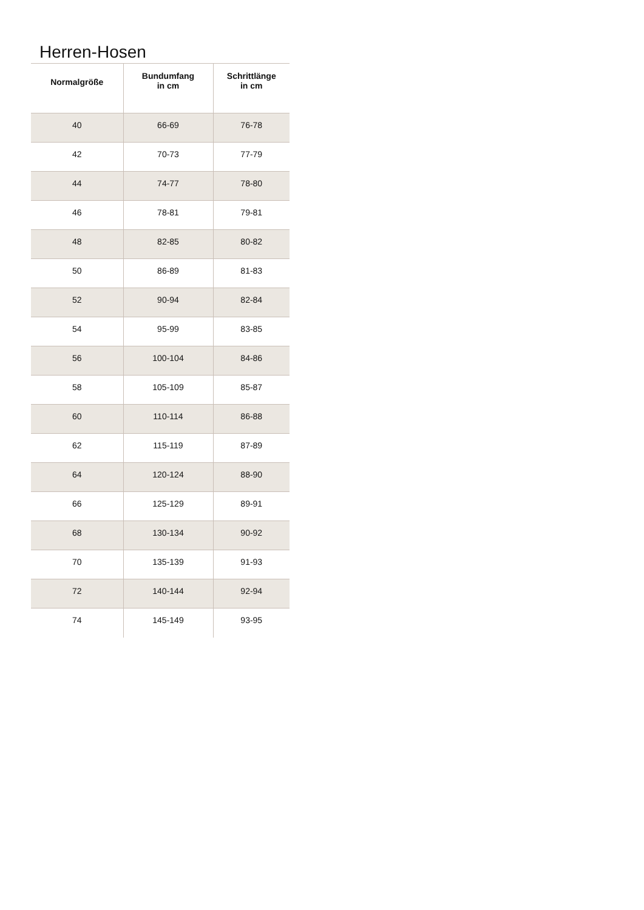Herren-Hosen
| Normalgröße | Bundumfang in cm | Schrittlänge in cm |
| --- | --- | --- |
| 40 | 66-69 | 76-78 |
| 42 | 70-73 | 77-79 |
| 44 | 74-77 | 78-80 |
| 46 | 78-81 | 79-81 |
| 48 | 82-85 | 80-82 |
| 50 | 86-89 | 81-83 |
| 52 | 90-94 | 82-84 |
| 54 | 95-99 | 83-85 |
| 56 | 100-104 | 84-86 |
| 58 | 105-109 | 85-87 |
| 60 | 110-114 | 86-88 |
| 62 | 115-119 | 87-89 |
| 64 | 120-124 | 88-90 |
| 66 | 125-129 | 89-91 |
| 68 | 130-134 | 90-92 |
| 70 | 135-139 | 91-93 |
| 72 | 140-144 | 92-94 |
| 74 | 145-149 | 93-95 |